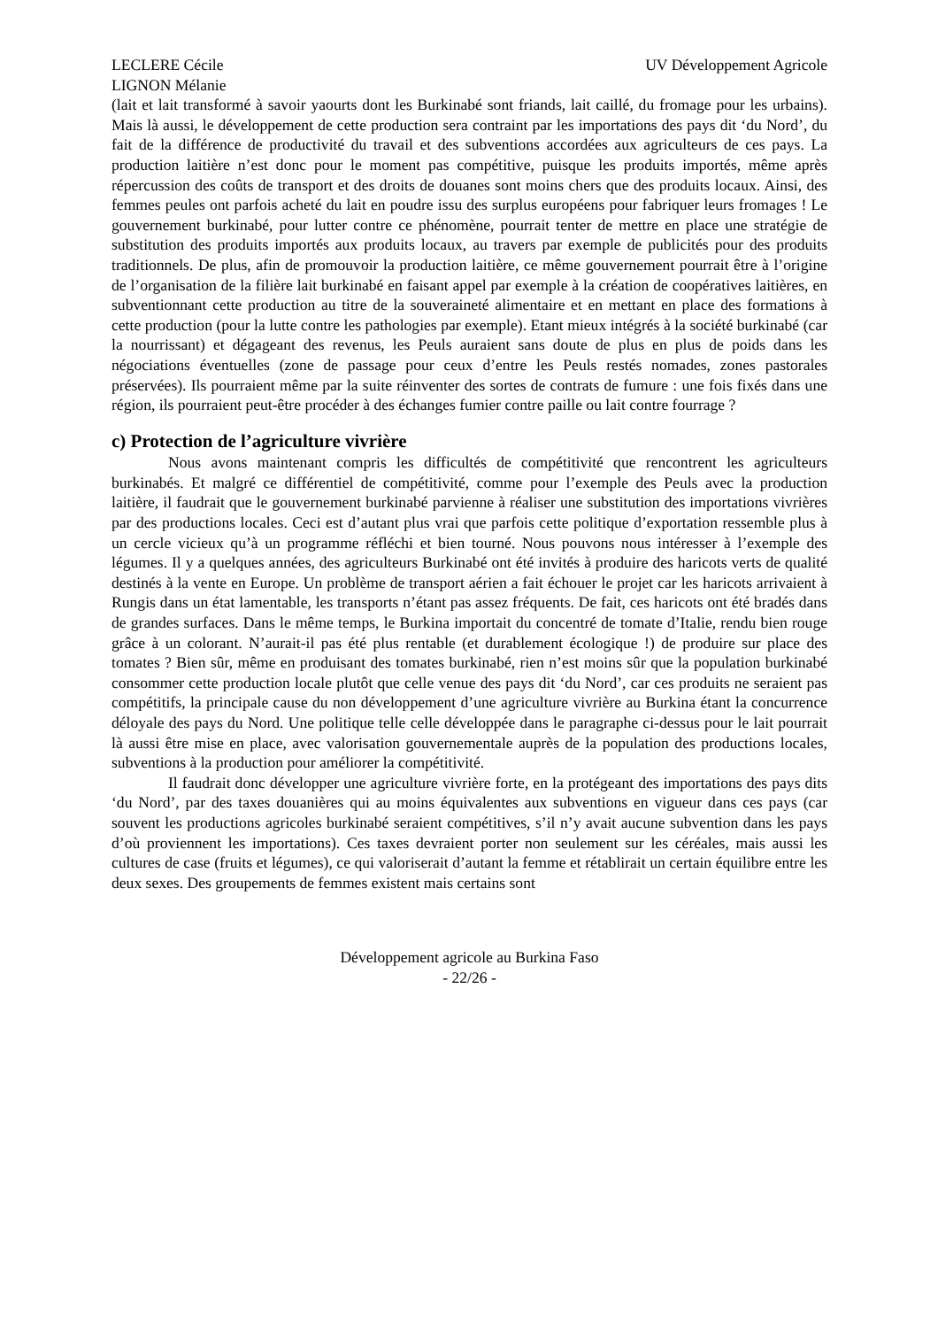LECLERE Cécile
LIGNON Mélanie
UV Développement Agricole
(lait et lait transformé à savoir yaourts dont les Burkinabé sont friands, lait caillé, du fromage pour les urbains). Mais là aussi, le développement de cette production sera contraint par les importations des pays dit ‘du Nord’, du fait de la différence de productivité du travail et des subventions accordées aux agriculteurs de ces pays. La production laitière n’est donc pour le moment pas compétitive, puisque les produits importés, même après répercussion des coûts de transport et des droits de douanes sont moins chers que des produits locaux. Ainsi, des femmes peules ont parfois acheté du lait en poudre issu des surplus européens pour fabriquer leurs fromages ! Le gouvernement burkinabé, pour lutter contre ce phénomène, pourrait tenter de mettre en place une stratégie de substitution des produits importés aux produits locaux, au travers par exemple de publicités pour des produits traditionnels. De plus, afin de promouvoir la production laitière, ce même gouvernement pourrait être à l’origine de l’organisation de la filière lait burkinabé en faisant appel par exemple à la création de coopératives laitières, en subventionnant cette production au titre de la souveraineté alimentaire et en mettant en place des formations à cette production (pour la lutte contre les pathologies par exemple). Etant mieux intégrés à la société burkinabé (car la nourrissant) et dégageant des revenus, les Peuls auraient sans doute de plus en plus de poids dans les négociations éventuelles (zone de passage pour ceux d’entre les Peuls restés nomades, zones pastorales préservées). Ils pourraient même par la suite réinventer des sortes de contrats de fumure : une fois fixés dans une région, ils pourraient peut-être procéder à des échanges fumier contre paille ou lait contre fourrage ?
c) Protection de l’agriculture vivrière
Nous avons maintenant compris les difficultés de compétitivité que rencontrent les agriculteurs burkinabés. Et malgré ce différentiel de compétitivité, comme pour l’exemple des Peuls avec la production laitière, il faudrait que le gouvernement burkinabé parvienne à réaliser une substitution des importations vivrières par des productions locales. Ceci est d’autant plus vrai que parfois cette politique d’exportation ressemble plus à un cercle vicieux qu’à un programme réfléchi et bien tourné. Nous pouvons nous intéresser à l’exemple des légumes. Il y a quelques années, des agriculteurs Burkinabé ont été invités à produire des haricots verts de qualité destinés à la vente en Europe. Un problème de transport aérien a fait échouer le projet car les haricots arrivaient à Rungis dans un état lamentable, les transports n’étant pas assez fréquents. De fait, ces haricots ont été bradés dans de grandes surfaces. Dans le même temps, le Burkina importait du concentré de tomate d’Italie, rendu bien rouge grâce à un colorant. N’aurait-il pas été plus rentable (et durablement écologique !) de produire sur place des tomates ? Bien sûr, même en produisant des tomates burkinabé, rien n’est moins sûr que la population burkinabé consommer cette production locale plutôt que celle venue des pays dit ‘du Nord’, car ces produits ne seraient pas compétitifs, la principale cause du non développement d’une agriculture vivrière au Burkina étant la concurrence déloyale des pays du Nord. Une politique telle celle développée dans le paragraphe ci-dessus pour le lait pourrait là aussi être mise en place, avec valorisation gouvernementale auprès de la population des productions locales, subventions à la production pour améliorer la compétitivité.
Il faudrait donc développer une agriculture vivrière forte, en la protégeant des importations des pays dits ‘du Nord’, par des taxes douanières qui au moins équivalentes aux subventions en vigueur dans ces pays (car souvent les productions agricoles burkinabé seraient compétitives, s’il n’y avait aucune subvention dans les pays d’où proviennent les importations). Ces taxes devraient porter non seulement sur les céréales, mais aussi les cultures de case (fruits et légumes), ce qui valoriserait d’autant la femme et rétablirait un certain équilibre entre les deux sexes. Des groupements de femmes existent mais certains sont
Développement agricole au Burkina Faso
- 22/26 -